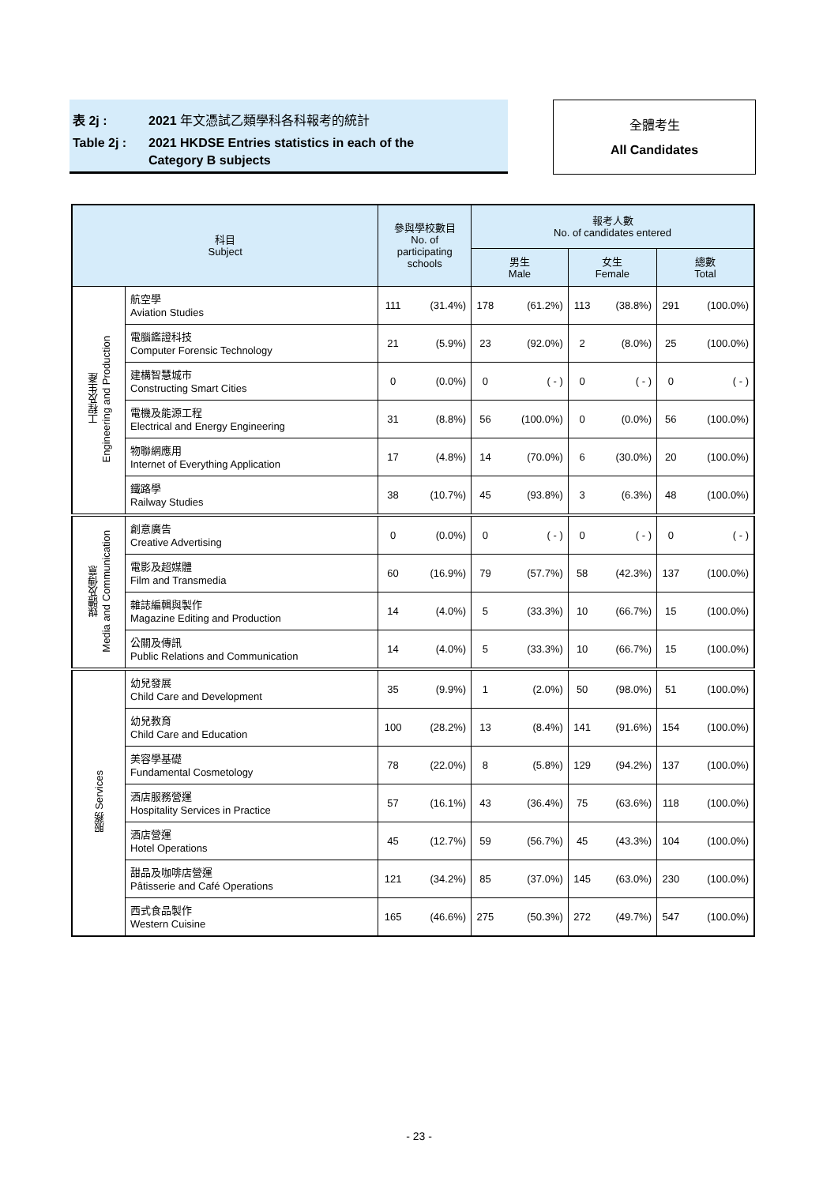表 2j : 2021 年文憑試乙類學科各科報考的統計
Table 2j : 2021 HKDSE Entries statistics in each of the
Category B subjects
全體考生
All Candidates
| 科目 Subject | | 參與學校數目 No. of participating schools | | 報考人數 No. of candidates entered | | | | | |
| --- | --- | --- | --- | --- | --- | --- | --- | --- | --- |
| | | | | 男生 Male | | 女生 Female | | 總數 Total | |
| 工程及生產 Engineering and Production | 航空學 Aviation Studies | 111 | (31.4%) | 178 | (61.2%) | 113 | (38.8%) | 291 | (100.0%) |
| | 電腦鑑證科技 Computer Forensic Technology | 21 | (5.9%) | 23 | (92.0%) | 2 | (8.0%) | 25 | (100.0%) |
| | 建構智慧城市 Constructing Smart Cities | 0 | (0.0%) | 0 | ( - ) | 0 | ( - ) | 0 | ( - ) |
| | 電機及能源工程 Electrical and Energy Engineering | 31 | (8.8%) | 56 | (100.0%) | 0 | (0.0%) | 56 | (100.0%) |
| | 物聯網應用 Internet of Everything Application | 17 | (4.8%) | 14 | (70.0%) | 6 | (30.0%) | 20 | (100.0%) |
| | 鐵路學 Railway Studies | 38 | (10.7%) | 45 | (93.8%) | 3 | (6.3%) | 48 | (100.0%) |
| 媒體及傳意 Media and Communication | 創意廣告 Creative Advertising | 0 | (0.0%) | 0 | ( - ) | 0 | ( - ) | 0 | ( - ) |
| | 電影及超媒體 Film and Transmedia | 60 | (16.9%) | 79 | (57.7%) | 58 | (42.3%) | 137 | (100.0%) |
| | 雜誌編輯與製作 Magazine Editing and Production | 14 | (4.0%) | 5 | (33.3%) | 10 | (66.7%) | 15 | (100.0%) |
| | 公關及傳訊 Public Relations and Communication | 14 | (4.0%) | 5 | (33.3%) | 10 | (66.7%) | 15 | (100.0%) |
| 服務 Services | 幼兒發展 Child Care and Development | 35 | (9.9%) | 1 | (2.0%) | 50 | (98.0%) | 51 | (100.0%) |
| | 幼兒教育 Child Care and Education | 100 | (28.2%) | 13 | (8.4%) | 141 | (91.6%) | 154 | (100.0%) |
| | 美容學基礎 Fundamental Cosmetology | 78 | (22.0%) | 8 | (5.8%) | 129 | (94.2%) | 137 | (100.0%) |
| | 酒店服務營運 Hospitality Services in Practice | 57 | (16.1%) | 43 | (36.4%) | 75 | (63.6%) | 118 | (100.0%) |
| | 酒店營運 Hotel Operations | 45 | (12.7%) | 59 | (56.7%) | 45 | (43.3%) | 104 | (100.0%) |
| | 甜品及咖啡店營運 Pâtisserie and Café Operations | 121 | (34.2%) | 85 | (37.0%) | 145 | (63.0%) | 230 | (100.0%) |
| | 西式食品製作 Western Cuisine | 165 | (46.6%) | 275 | (50.3%) | 272 | (49.7%) | 547 | (100.0%) |
- 23 -